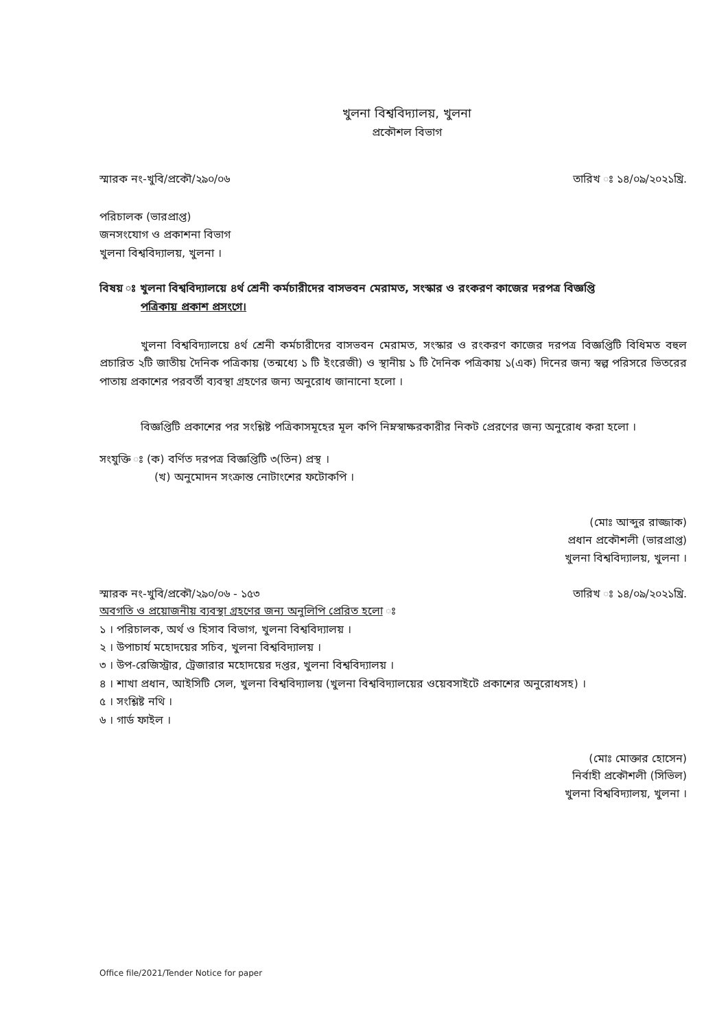খুলনা বিশ্ববিদ্যালয়, খুলনা
প্রকৌশল বিভাগ
স্মারক নং-খুবি/প্রকৌ/২৯০/০৬ তারিখ ঃ ১৪/০৯/২০২১খ্রি.
পরিচালক (ভারপ্রাপ্ত)
জনসংযোগ ও প্রকাশনা বিভাগ
খুলনা বিশ্ববিদ্যালয়, খুলনা ।
বিষয় ঃ খুলনা বিশ্ববিদ্যালয়ে ৪র্থ শ্রেনী কর্মচারীদের বাসভবন মেরামত, সংস্কার ও রংকরণ কাজের দরপত্র বিজ্ঞপ্তি
পত্রিকায় প্রকাশ প্রসংগে।
খুলনা বিশ্ববিদ্যালয়ে ৪র্থ শ্রেনী কর্মচারীদের বাসভবন মেরামত, সংস্কার ও রংকরণ কাজের দরপত্র বিজ্ঞপ্তিটি বিধিমত বহুল প্রচারিত ২টি জাতীয় দৈনিক পত্রিকায় (তন্মধ্যে ১ টি ইংরেজী) ও স্থানীয় ১ টি দৈনিক পত্রিকায় ১(এক) দিনের জন্য স্বল্প পরিসরে ভিতরের পাতায় প্রকাশের পরবর্তী ব্যবস্থা গ্রহণের জন্য অনুরোধ জানানো হলো ।
বিজ্ঞপ্তিটি প্রকাশের পর সংশ্লিষ্ট পত্রিকাসমূহের মূল কপি নিম্নস্বাক্ষরকারীর নিকট প্রেরণের জন্য অনুরোধ করা হলো ।
সংযুক্তি ঃ (ক) বর্ণিত দরপত্র বিজ্ঞপ্তিটি ৩(তিন) প্রস্থ ।
(খ) অনুমোদন সংক্রান্ত নোটাংশের ফটোকপি ।
(মোঃ আব্দুর রাজ্জাক)
প্রধান প্রকৌশলী (ভারপ্রাপ্ত)
খুলনা বিশ্ববিদ্যালয়, খুলনা ।
স্মারক নং-খুবি/প্রকৌ/২৯০/০৬ - ১৫৩ তারিখ ঃ ১৪/০৯/২০২১খ্রি.
অবগতি ও প্রয়োজনীয় ব্যবস্থা গ্রহণের জন্য অনুলিপি প্রেরিত হলো ঃ
১ । পরিচালক, অর্থ ও হিসাব বিভাগ, খুলনা বিশ্ববিদ্যালয় ।
২ । উপাচার্য মহোদয়ের সচিব, খুলনা বিশ্ববিদ্যালয় ।
৩ । উপ-রেজিস্ট্রার, ট্রেজারার মহোদয়ের দপ্তর, খুলনা বিশ্ববিদ্যালয় ।
৪ । শাখা প্রধান, আইসিটি সেল, খুলনা বিশ্ববিদ্যালয় (খুলনা বিশ্ববিদ্যালয়ের ওয়েবসাইটে প্রকাশের অনুরোধসহ) ।
৫ । সংশ্লিষ্ট নথি ।
৬ । গার্ড ফাইল ।
(মোঃ মোক্তার হোসেন)
নির্বাহী প্রকৌশলী (সিভিল)
খুলনা বিশ্ববিদ্যালয়, খুলনা ।
Office file/2021/Tender Notice for paper